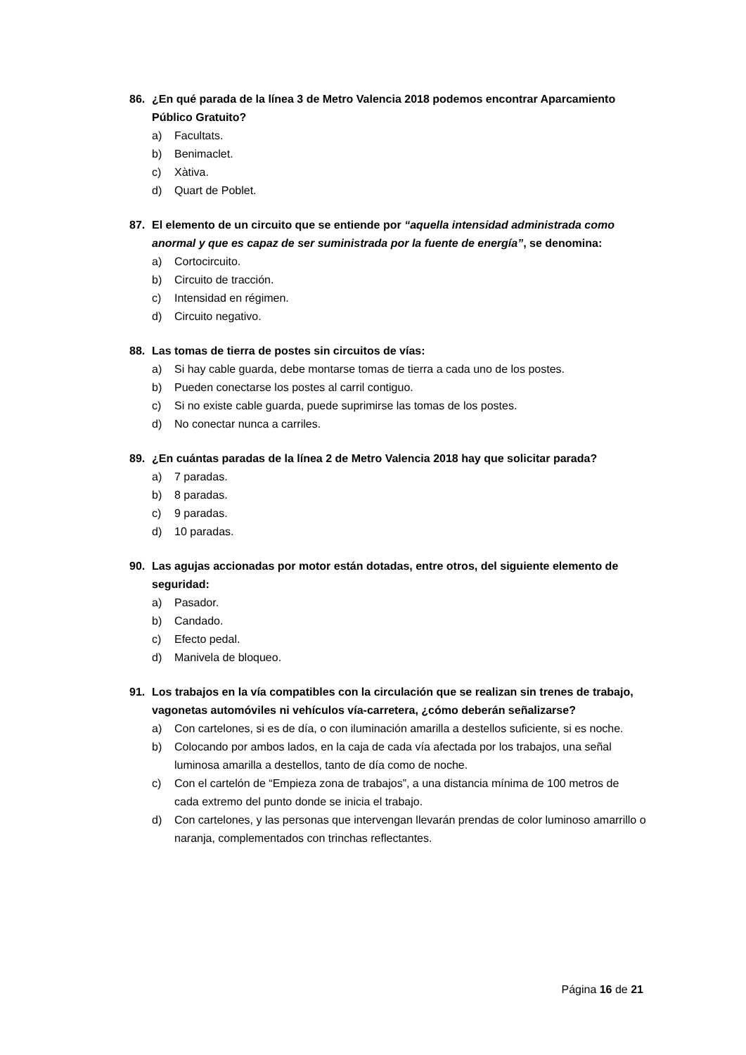86. ¿En qué parada de la línea 3 de Metro Valencia 2018 podemos encontrar Aparcamiento Público Gratuito?
a) Facultats.
b) Benimaclet.
c) Xàtiva.
d) Quart de Poblet.
87. El elemento de un circuito que se entiende por “aquella intensidad administrada como anormal y que es capaz de ser suministrada por la fuente de energía”, se denomina:
a) Cortocircuito.
b) Circuito de tracción.
c) Intensidad en régimen.
d) Circuito negativo.
88. Las tomas de tierra de postes sin circuitos de vías:
a) Si hay cable guarda, debe montarse tomas de tierra a cada uno de los postes.
b) Pueden conectarse los postes al carril contiguo.
c) Si no existe cable guarda, puede suprimirse las tomas de los postes.
d) No conectar nunca a carriles.
89. ¿En cuántas paradas de la línea 2 de Metro Valencia 2018 hay que solicitar parada?
a) 7 paradas.
b) 8 paradas.
c) 9 paradas.
d) 10 paradas.
90. Las agujas accionadas por motor están dotadas, entre otros, del siguiente elemento de seguridad:
a) Pasador.
b) Candado.
c) Efecto pedal.
d) Manivela de bloqueo.
91. Los trabajos en la vía compatibles con la circulación que se realizan sin trenes de trabajo, vagonetas automóviles ni vehículos vía-carretera, ¿cómo deberán señalizarse?
a) Con cartelones, si es de día, o con iluminación amarilla a destellos suficiente, si es noche.
b) Colocando por ambos lados, en la caja de cada vía afectada por los trabajos, una señal luminosa amarilla a destellos, tanto de día como de noche.
c) Con el cartelón de “Empieza zona de trabajos”, a una distancia mínima de 100 metros de cada extremo del punto donde se inicia el trabajo.
d) Con cartelones, y las personas que intervengan llevarán prendas de color luminoso amarrillo o naranja, complementados con trinchas reflectantes.
Página 16 de 21